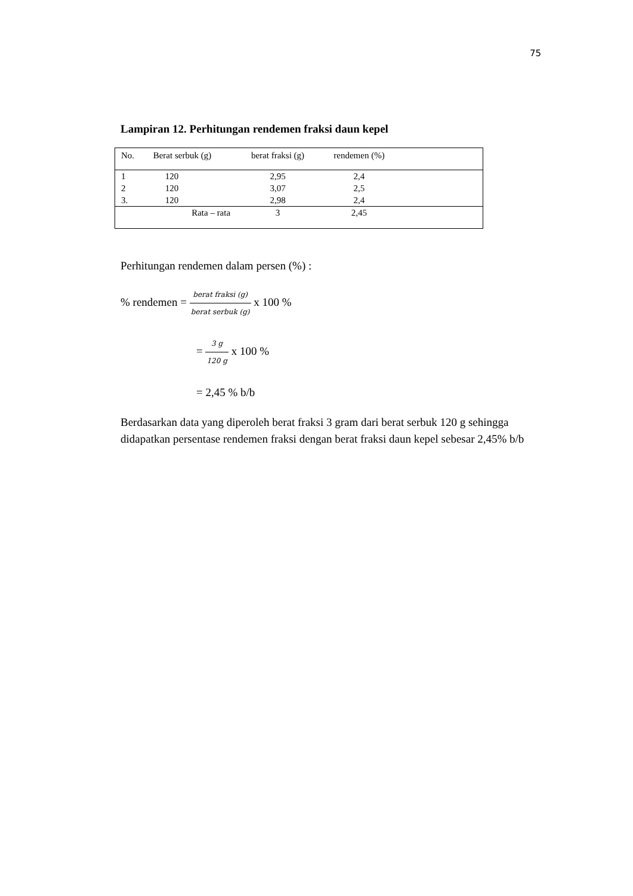75
Lampiran 12. Perhitungan rendemen fraksi daun kepel
| No. | Berat serbuk (g) | berat fraksi (g) | rendemen (%) | |
| --- | --- | --- | --- | --- |
| 1 | 120 | 2,95 | 2,4 | |
| 2 | 120 | 3,07 | 2,5 | |
| 3. | 120 | 2,98 | 2,4 | |
| | Rata – rata | 3 | 2,45 | |
Perhitungan rendemen dalam persen (%) :
% rendemen = berat fraksi (g) berat serbuk (g) x 100 %
= 3 g 120 g x 100 %
= 2,45 % b/b
Berdasarkan data yang diperoleh berat fraksi 3 gram dari berat serbuk 120 g sehingga didapatkan persentase rendemen fraksi dengan berat fraksi daun kepel sebesar 2,45% b/b